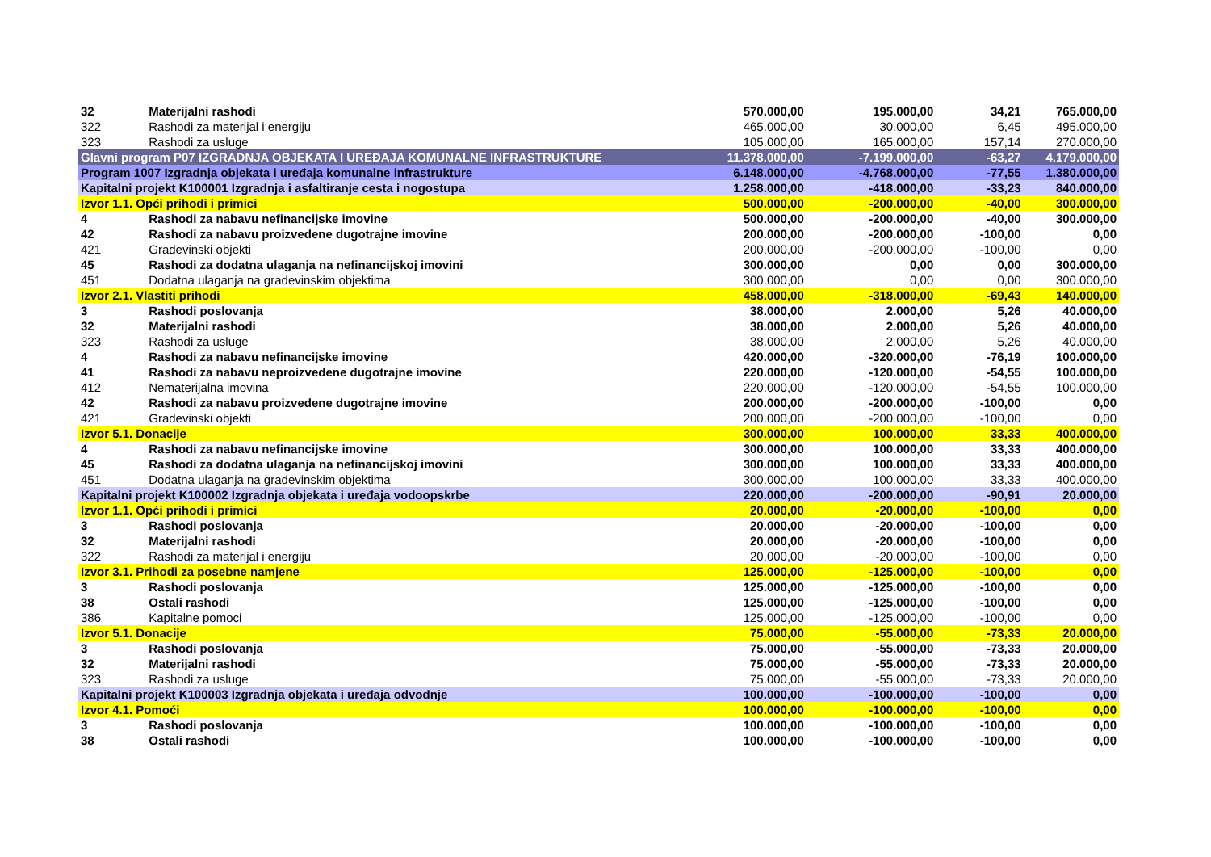| 32 | Materijalni rashodi | 570.000,00 | 195.000,00 | 34,21 | 765.000,00 |
| 322 | Rashodi za materijal i energiju | 465.000,00 | 30.000,00 | 6,45 | 495.000,00 |
| 323 | Rashodi za usluge | 105.000,00 | 165.000,00 | 157,14 | 270.000,00 |
| Glavni program P07 IZGRADNJA OBJEKATA I UREĐAJA KOMUNALNE INFRASTRUKTURE | | 11.378.000,00 | -7.199.000,00 | -63,27 | 4.179.000,00 |
| Program 1007 Izgradnja objekata i uređaja komunalne infrastrukture | | 6.148.000,00 | -4.768.000,00 | -77,55 | 1.380.000,00 |
| Kapitalni projekt K100001 Izgradnja i asfaltiranje cesta i nogostupa | | 1.258.000,00 | -418.000,00 | -33,23 | 840.000,00 |
| Izvor 1.1. Opći prihodi i primici | | 500.000,00 | -200.000,00 | -40,00 | 300.000,00 |
| 4 | Rashodi za nabavu nefinancijske imovine | 500.000,00 | -200.000,00 | -40,00 | 300.000,00 |
| 42 | Rashodi za nabavu proizvedene dugotrajne imovine | 200.000,00 | -200.000,00 | -100,00 | 0,00 |
| 421 | Gradevinski objekti | 200.000,00 | -200.000,00 | -100,00 | 0,00 |
| 45 | Rashodi za dodatna ulaganja na nefinancijskoj imovini | 300.000,00 | 0,00 | 0,00 | 300.000,00 |
| 451 | Dodatna ulaganja na gradevinskim objektima | 300.000,00 | 0,00 | 0,00 | 300.000,00 |
| Izvor 2.1. Vlastiti prihodi | | 458.000,00 | -318.000,00 | -69,43 | 140.000,00 |
| 3 | Rashodi poslovanja | 38.000,00 | 2.000,00 | 5,26 | 40.000,00 |
| 32 | Materijalni rashodi | 38.000,00 | 2.000,00 | 5,26 | 40.000,00 |
| 323 | Rashodi za usluge | 38.000,00 | 2.000,00 | 5,26 | 40.000,00 |
| 4 | Rashodi za nabavu nefinancijske imovine | 420.000,00 | -320.000,00 | -76,19 | 100.000,00 |
| 41 | Rashodi za nabavu neproizvedene dugotrajne imovine | 220.000,00 | -120.000,00 | -54,55 | 100.000,00 |
| 412 | Nematerijalna imovina | 220.000,00 | -120.000,00 | -54,55 | 100.000,00 |
| 42 | Rashodi za nabavu proizvedene dugotrajne imovine | 200.000,00 | -200.000,00 | -100,00 | 0,00 |
| 421 | Gradevinski objekti | 200.000,00 | -200.000,00 | -100,00 | 0,00 |
| Izvor 5.1. Donacije | | 300.000,00 | 100.000,00 | 33,33 | 400.000,00 |
| 4 | Rashodi za nabavu nefinancijske imovine | 300.000,00 | 100.000,00 | 33,33 | 400.000,00 |
| 45 | Rashodi za dodatna ulaganja na nefinancijskoj imovini | 300.000,00 | 100.000,00 | 33,33 | 400.000,00 |
| 451 | Dodatna ulaganja na gradevinskim objektima | 300.000,00 | 100.000,00 | 33,33 | 400.000,00 |
| Kapitalni projekt K100002 Izgradnja objekata i uređaja vodoopskrbe | | 220.000,00 | -200.000,00 | -90,91 | 20.000,00 |
| Izvor 1.1. Opći prihodi i primici | | 20.000,00 | -20.000,00 | -100,00 | 0,00 |
| 3 | Rashodi poslovanja | 20.000,00 | -20.000,00 | -100,00 | 0,00 |
| 32 | Materijalni rashodi | 20.000,00 | -20.000,00 | -100,00 | 0,00 |
| 322 | Rashodi za materijal i energiju | 20.000,00 | -20.000,00 | -100,00 | 0,00 |
| Izvor 3.1. Prihodi za posebne namjene | | 125.000,00 | -125.000,00 | -100,00 | 0,00 |
| 3 | Rashodi poslovanja | 125.000,00 | -125.000,00 | -100,00 | 0,00 |
| 38 | Ostali rashodi | 125.000,00 | -125.000,00 | -100,00 | 0,00 |
| 386 | Kapitalne pomoci | 125.000,00 | -125.000,00 | -100,00 | 0,00 |
| Izvor 5.1. Donacije | | 75.000,00 | -55.000,00 | -73,33 | 20.000,00 |
| 3 | Rashodi poslovanja | 75.000,00 | -55.000,00 | -73,33 | 20.000,00 |
| 32 | Materijalni rashodi | 75.000,00 | -55.000,00 | -73,33 | 20.000,00 |
| 323 | Rashodi za usluge | 75.000,00 | -55.000,00 | -73,33 | 20.000,00 |
| Kapitalni projekt K100003 Izgradnja objekata i uređaja odvodnje | | 100.000,00 | -100.000,00 | -100,00 | 0,00 |
| Izvor 4.1. Pomoći | | 100.000,00 | -100.000,00 | -100,00 | 0,00 |
| 3 | Rashodi poslovanja | 100.000,00 | -100.000,00 | -100,00 | 0,00 |
| 38 | Ostali rashodi | 100.000,00 | -100.000,00 | -100,00 | 0,00 |